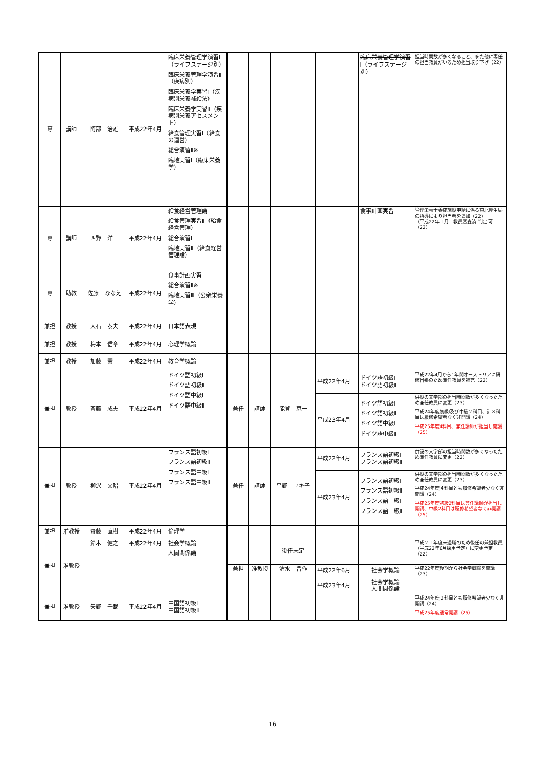| 専 | 講師 | 阿部 治雄 | 平成22年4月 | 臨床栄養管理学演習Ⅰ（ライフステージ別） 臨床栄養管理学演習Ⅱ（疾病別） 臨床栄養学実習Ⅰ（疾病別栄養補給法） 臨床栄養学実習Ⅱ（疾病別栄養アセスメント） 給食管理実習Ⅰ（給食の運営） 総合演習Ⅱ※ 臨地実習Ⅰ（臨床栄養学） | | | | | 臨床栄養管理学演習Ⅰ（ライフステージ別） | 担当時間数が多くなること、また他に専任の担当教員がいるため担当取り下げ（22） |
| 専 | 講師 | 西野 洋一 | 平成22年4月 | 給食経営管理論 給食管理実習Ⅱ（給食経営管理） 総合演習Ⅰ 臨地実習Ⅱ（給食経営管理論） | | | | | 食事計画実習 | 管理栄養士養成施設申請に係る東北厚生局の指導により担当者を追加（22） （平成22年１月 教員審査済 判定 可（22） |
| 専 | 助教 | 佐藤 ななえ | 平成22年4月 | 食事計画実習 総合演習Ⅱ※ 臨地実習Ⅲ（公衆栄養学） | | | | | | |
| 兼担 | 教授 | 大石 泰夫 | 平成22年4月 | 日本語表現 | | | | | | |
| 兼担 | 教授 | 梅本 信章 | 平成22年4月 | 心理学概論 | | | | | | |
| 兼担 | 教授 | 加藤 憲一 | 平成22年4月 | 教育学概論 | | | | | | |
| 兼担 | 教授 | 斎藤 成夫 | 平成22年4月 | ドイツ語初級Ⅰ ドイツ語初級Ⅱ ドイツ語中級Ⅰ ドイツ語中級Ⅱ | 兼任 | 講師 | 能登 恵一 | 平成22年4月 | ドイツ語初級Ⅰ ドイツ語初級Ⅱ | 平成22年4月から1年間オーストリアに研修出張のため兼任教員を補充（22） |
| | | | | | | | | 平成23年4月 | ドイツ語初級Ⅰ ドイツ語初級Ⅱ ドイツ語中級Ⅰ ドイツ語中級Ⅱ | 併設の文学部の担当時間数が多くなったため兼任教員に変更（23） 平成24年度初級Ⅰ及び中級２科目、計３科目は履修希望者なく非開講（24） 平成25年度4科目、兼任講師が担当し開講（25） |
| 兼担 | 教授 | 柳沢 文昭 | 平成22年4月 | フランス語初級Ⅰ フランス語初級Ⅱ フランス語中級Ⅰ フランス語中級Ⅱ | 兼任 | 講師 | 平野 ユキ子 | 平成22年4月 | フランス語初級Ⅰ フランス語初級Ⅱ | 併設の文学部の担当時間数が多くなったため兼任教員に変更（22） |
| | | | | | | | | 平成23年4月 | フランス語初級Ⅰ フランス語初級Ⅱ フランス語中級Ⅰ フランス語中級Ⅱ | 併設の文学部の担当時間数が多くなったため兼任教員に変更（23） 平成24年度４科目とも履修希望者少なく非開講（24） 平成25年度初級2科目は兼任講師が担当し開講、中級2科目は履修希望者なく非開講（25） |
| 兼担 | 准教授 | 齋藤 直樹 | 平成22年4月 | 倫理学 | | | | | | |
| 兼担 | 准教授 | 鈴木 健之 | 平成22年4月 | 社会学概論 人間関係論 | | | 後任未定 | | | 平成２１年度末退職のため後任の兼担教員（平成22年6月採用予定）に変更予定（22） |
| | | | | | 兼担 | 准教授 | 清水 晋作 | 平成22年6月 | 社会学概論 | 平成22年度後期から社会学概論を開講（23） |
| | | | | | | | | 平成23年4月 | 社会学概論 人間関係論 | |
| 兼担 | 准教授 | 矢野 千載 | 平成22年4月 | 中国語初級Ⅰ 中国語初級Ⅱ | | | | | | 平成24年度２科目とも履修希望者少なく非開講（24） 平成25年度通常開講（25） |
16